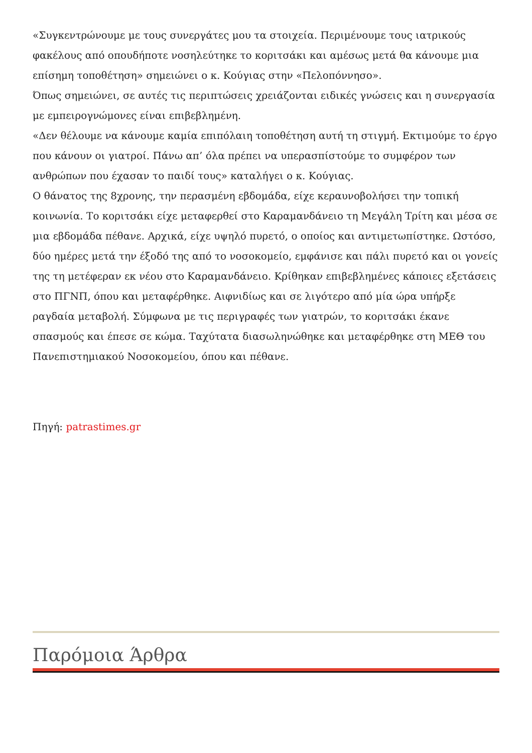«Συγκεντρώνουμε με τους συνεργάτες μου τα στοιχεία. Περιμένουμε τους ιατρικούς φακέλους από οπουδήποτε νοσηλεύτηκε το κοριτσάκι και αμέσως μετά θα κάνουμε μια επίσημη τοποθέτηση» σημειώνει ο κ. Κούγιας στην «Πελοπόννησο».
Όπως σημειώνει, σε αυτές τις περιπτώσεις χρειάζονται ειδικές γνώσεις και η συνεργασία με εμπειρογνώμονες είναι επιβεβλημένη.
«Δεν θέλουμε να κάνουμε καμία επιπόλαιη τοποθέτηση αυτή τη στιγμή. Εκτιμούμε το έργο που κάνουν οι γιατροί. Πάνω απ’ όλα πρέπει να υπερασπίστούμε το συμφέρον των ανθρώπων που έχασαν το παιδί τους» καταλήγει ο κ. Κούγιας.
Ο θάνατος της 8χρονης, την περασμένη εβδομάδα, είχε κεραυνοβολήσει την τοπική κοινωνία. Το κοριτσάκι είχε μεταφερθεί στο Καραμανδάνειο τη Μεγάλη Τρίτη και μέσα σε μια εβδομάδα πέθανε. Αρχικά, είχε υψηλό πυρετό, ο οποίος και αντιμετωπίστηκε. Ωστόσο, δύο ημέρες μετά την έξοδό της από το νοσοκομείο, εμφάνισε και πάλι πυρετό και οι γονείς της τη μετέφεραν εκ νέου στο Καραμανδάνειο. Κρίθηκαν επιβεβλημένες κάποιες εξετάσεις στο ΠΓΝΠ, όπου και μεταφέρθηκε. Αιφνιδίως και σε λιγότερο από μία ώρα υπήρξε ραγδαία μεταβολή. Σύμφωνα με τις περιγραφές των γιατρών, το κοριτσάκι έκανε σπασμούς και έπεσε σε κώμα. Ταχύτατα διασωληνώθηκε και μεταφέρθηκε στη ΜΕΘ του Πανεπιστημιακού Νοσοκομείου, όπου και πέθανε.
Πηγή: patrastimes.gr
Παρόμοια Άρθρα